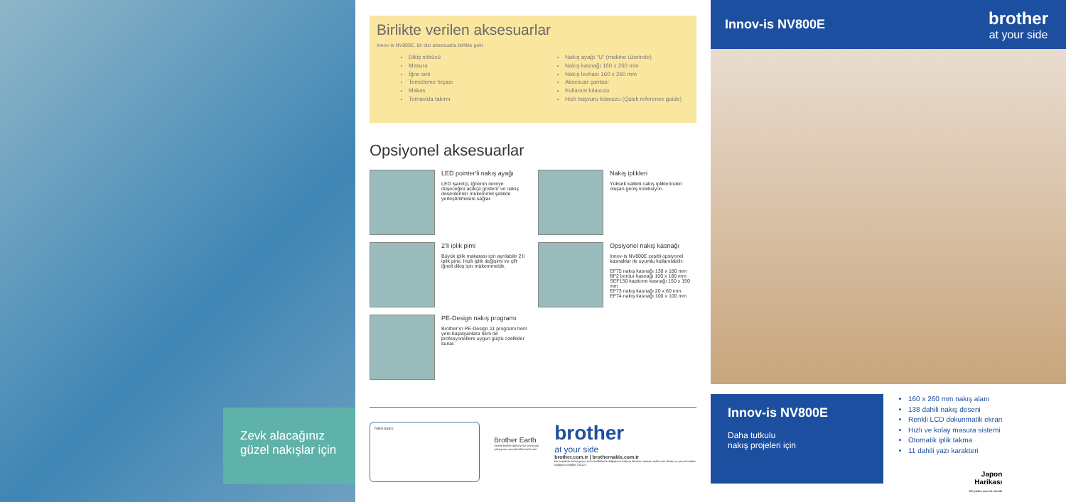Zevk alacağınız
güzel nakışlar için
Birlikte verilen aksesuarlar
Innov-is NV800E, bir dizi aksesuarla birlikte gelir
Dikiş sökücü
Masura
İğne seti
Temizleme fırçası
Makas
Tornavida takımı
Nakış ayağı “U” (makine üzerinde)
Nakış kasnağı 160 x 260 mm
Nakış levhası 160 x 260 mm
Aksesuar çantası
Kullanım kılavuzu
Hızlı başvuru kılavuzu (Quick reference guide)
Opsiyonel aksesuarlar
LED pointer'li nakış ayağı
LED işaretçi, iğnenin nereye düşeceğini açıkça gösterir ve nakış desenlerinin mükemmel şekilde yerleştirilmesini sağlar.
Nakış iplikleri
Yüksek kaliteli nakış ipliklerinden oluşan geniş koleksiyon.
2’li iplik pimi
Büyük iplik makarası için ayrılabilir 2’li iplik pimi. Hızlı iplik değişimi ve çift iğneli dikiş için mükemmeldir.
Opsiyonel nakış kasnağı
Innov-is NV800E çeşitli opsiyonel kasnaklar ile uyumlu kullanılabilir:
EF75 nakış kasnağı 130 x 180 mm
BF2 bordur kasnağı 100 x 180 mm
SEF150 kapitone kasnağı 150 x 150 mm
EF73 nakış kasnağı 20 x 60 mm
EF74 nakış kasnağı 100 x 100 mm
PE-Design nakış programı
Brother’ın PE-Design 11 programı hem yeni başlayanlara hem de profesyonellere uygun güçlü özellikler sunar.
Yetkili Satıcı:
Brother Earth
Sizinle birlikte daha iyi bir çevre için çalışıyoruz www.brotherearth.com
brother
at your side
brother.com.tr | brothernakis.com.tr
Bu broşürde bahsi geçen ürün özelliklerini değiştirme hakkını Brother markası saklı tutar. Baskı ve yazım hataları bağlayıcı değildir. 031121
Innov-is NV800E brother
at your side
Innov-is NV800E
Daha tutkulu
nakış projeleri için
160 x 260 mm nakış alanı
138 dahili nakış deseni
Renkli LCD dokunmatik ekran
Hızlı ve kolay masura sistemi
Otomatik iplik takma
11 dahili yazı karakteri
Japon
Harikası
100 yıldan uzun bir süredir